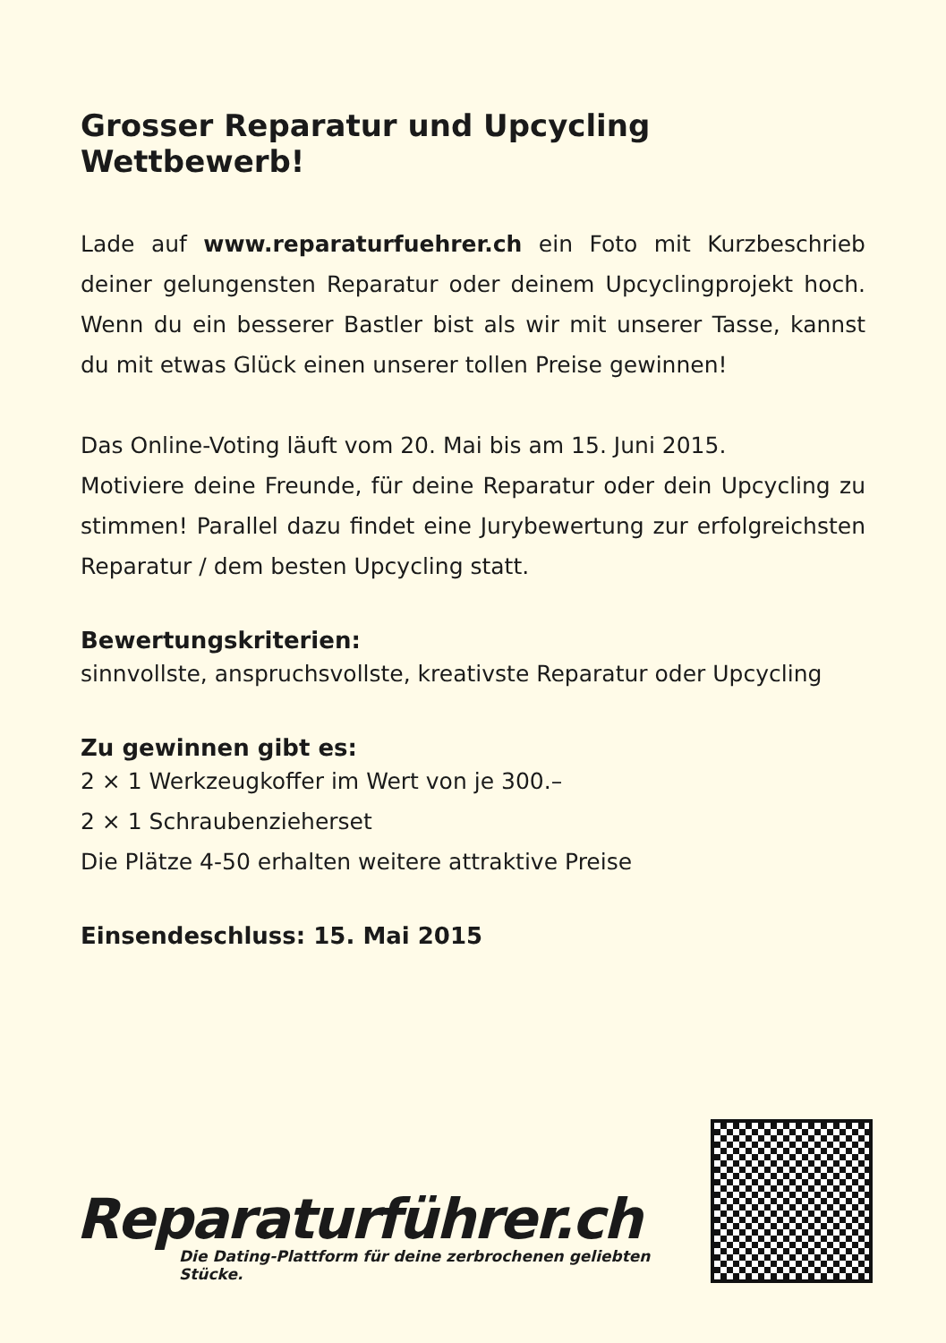Grosser Reparatur und Upcycling Wettbewerb!
Lade auf www.reparaturfuehrer.ch ein Foto mit Kurzbeschrieb deiner gelungensten Reparatur oder deinem Upcyclingprojekt hoch. Wenn du ein besserer Bastler bist als wir mit unserer Tasse, kannst du mit etwas Glück einen unserer tollen Preise gewinnen!
Das Online-Voting läuft vom 20. Mai bis am 15. Juni 2015.
Motiviere deine Freunde, für deine Reparatur oder dein Upcycling zu stimmen! Parallel dazu findet eine Jurybewertung zur erfolgreichsten Reparatur / dem besten Upcycling statt.
Bewertungskriterien:
sinnvollste, anspruchsvollste, kreativste Reparatur oder Upcycling
Zu gewinnen gibt es:
2 × 1 Werkzeugkoffer im Wert von je 300.–
2 × 1 Schraubenzieherset
Die Plätze 4-50 erhalten weitere attraktive Preise
Einsendeschluss: 15. Mai 2015
Reparaturführer.ch
Die Dating-Plattform für deine zerbrochenen geliebten Stücke.